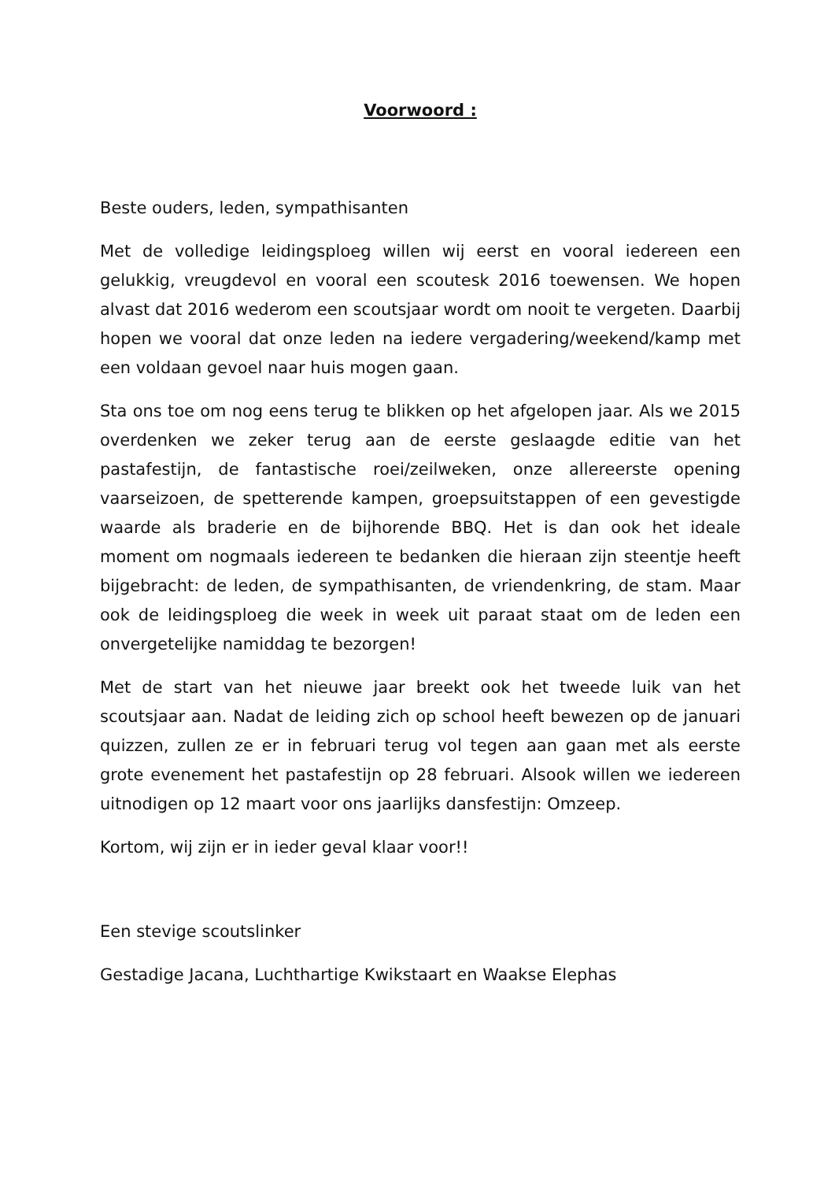Voorwoord :
Beste ouders, leden, sympathisanten
Met de volledige leidingsploeg willen wij eerst en vooral iedereen een gelukkig, vreugdevol en vooral een scoutesk 2016 toewensen. We hopen alvast dat 2016 wederom een scoutsjaar wordt om nooit te vergeten. Daarbij hopen we vooral dat onze leden na iedere vergadering/weekend/kamp met een voldaan gevoel naar huis mogen gaan.
Sta ons toe om nog eens terug te blikken op het afgelopen jaar. Als we 2015 overdenken we zeker terug aan de eerste geslaagde editie van het pastafestijn, de fantastische roei/zeilweken, onze allereerste opening vaarseizoen, de spetterende kampen, groepsuitstappen of een gevestigde waarde als braderie en de bijhorende BBQ. Het is dan ook het ideale moment om nogmaals iedereen te bedanken die hieraan zijn steentje heeft bijgebracht: de leden, de sympathisanten, de vriendenkring, de stam. Maar ook de leidingsploeg die week in week uit paraat staat om de leden een onvergetelijke namiddag te bezorgen!
Met de start van het nieuwe jaar breekt ook het tweede luik van het scoutsjaar aan. Nadat de leiding zich op school heeft bewezen op de januari quizzen, zullen ze er in februari terug vol tegen aan gaan met als eerste grote evenement het pastafestijn op 28 februari. Alsook willen we iedereen uitnodigen op 12 maart voor ons jaarlijks dansfestijn: Omzeep.
Kortom, wij zijn er in ieder geval klaar voor!!
Een stevige scoutslinker
Gestadige Jacana, Luchthartige Kwikstaart en Waakse Elephas